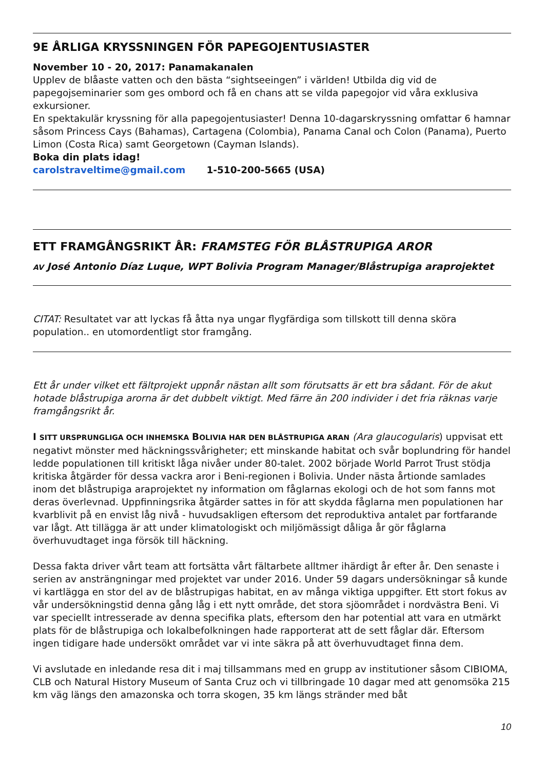9E ÅRLIGA KRYSSNINGEN FÖR PAPEGOJENTUSIASTER
November 10 - 20, 2017: Panamakanalen
Upplev de blåaste vatten och den bästa “sightseeingen” i världen! Utbilda dig vid de papegojseminarier som ges ombord och få en chans att se vilda papegojor vid våra exklusiva exkursioner.
En spektakulär kryssning för alla papegojentusiaster! Denna 10-dagarskryssning omfattar 6 hamnar såsom Princess Cays (Bahamas), Cartagena (Colombia), Panama Canal och Colon (Panama), Puerto Limon (Costa Rica) samt Georgetown (Cayman Islands).
Boka din plats idag!
carolstraveltime@gmail.com 1-510-200-5665 (USA)
ETT FRAMGÅNGSRIKT ÅR: FRAMSTEG FÖR BLÅSTRUPIGA AROR
AV José Antonio Díaz Luque, WPT Bolivia Program Manager/Blåstrupiga araprojektet
CITAT: Resultatet var att lyckas få åtta nya ungar flygfärdiga som tillskott till denna sköra population.. en utomordentligt stor framgång.
Ett år under vilket ett fältprojekt uppnår nästan allt som förutsatts är ett bra sådant. För de akut hotade blåstrupiga arorna är det dubbelt viktigt. Med färre än 200 individer i det fria räknas varje framgångsrikt år.
I SITT URSPRUNGLIGA OCH INHEMSKA BOLIVIA HAR DEN BLÅSTRUPIGA ARAN (Ara glaucogularis) uppvisat ett negativt mönster med häckningssvårigheter; ett minskande habitat och svår boplundring för handel ledde populationen till kritiskt låga nivåer under 80-talet. 2002 började World Parrot Trust stödja kritiska åtgärder för dessa vackra aror i Beni-regionen i Bolivia. Under nästa årtionde samlades inom det blåstrupiga araprojektet ny information om fåglarnas ekologi och de hot som fanns mot deras överlevnad. Uppfinningsrika åtgärder sattes in för att skydda fåglarna men populationen har kvarblivit på en envist låg nivå - huvudsakligen eftersom det reproduktiva antalet par fortfarande var lågt. Att tillägga är att under klimatologiskt och miljömässigt dåliga år gör fåglarna överhuvudtaget inga försök till häckning.
Dessa fakta driver vårt team att fortsätta vårt fältarbete alltmer ihärdigt år efter år. Den senaste i serien av ansträngningar med projektet var under 2016. Under 59 dagars undersökningar så kunde vi kartlägga en stor del av de blåstrupigas habitat, en av många viktiga uppgifter. Ett stort fokus av vår undersökningstid denna gång låg i ett nytt område, det stora sjöområdet i nordvästra Beni. Vi var speciellt intresserade av denna specifika plats, eftersom den har potential att vara en utmärkt plats för de blåstrupiga och lokalbefolkningen hade rapporterat att de sett fåglar där. Eftersom ingen tidigare hade undersökt området var vi inte säkra på att överhuvudtaget finna dem.
Vi avslutade en inledande resa dit i maj tillsammans med en grupp av institutioner såsom CIBIOMA, CLB och Natural History Museum of Santa Cruz och vi tillbringade 10 dagar med att genomsöka 215 km väg längs den amazonska och torra skogen, 35 km längs stränder med båt
10